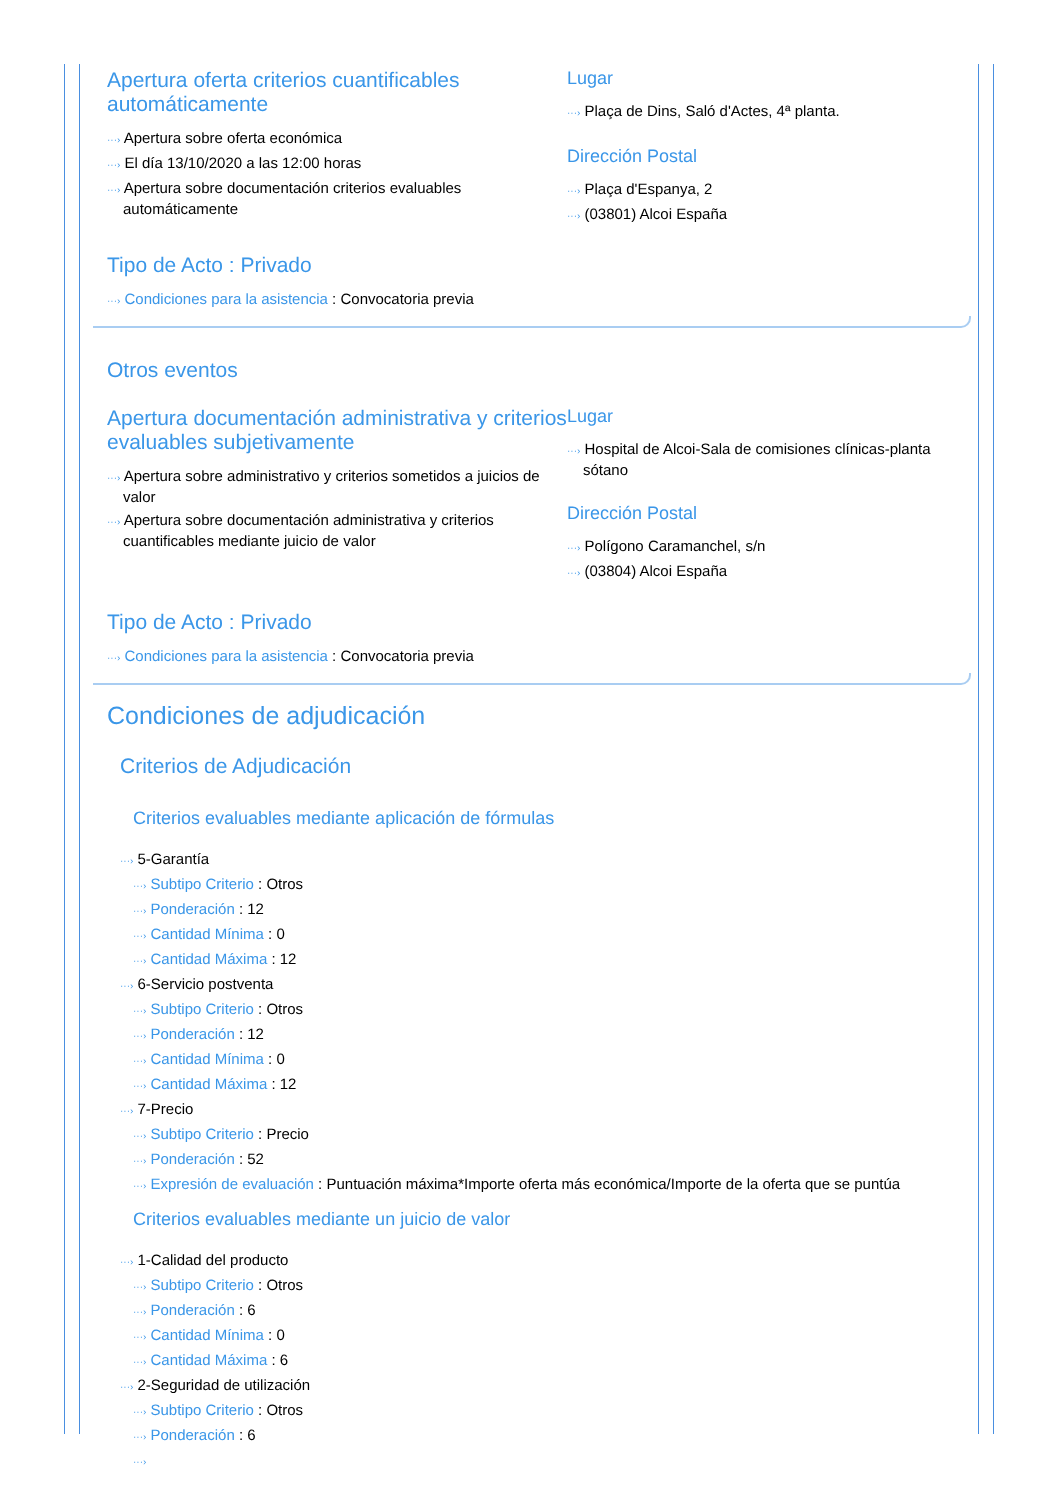Apertura oferta criterios cuantificables automáticamente
···› Apertura sobre oferta económica
···› El día 13/10/2020 a las 12:00 horas
···› Apertura sobre documentación criterios evaluables automáticamente
Lugar
···› Plaça de Dins, Saló d'Actes, 4ª planta.
Dirección Postal
···› Plaça d'Espanya, 2
···› (03801) Alcoi España
Tipo de Acto : Privado
···› Condiciones para la asistencia : Convocatoria previa
Otros eventos
Apertura documentación administrativa y criterios evaluables subjetivamente
···› Apertura sobre administrativo y criterios sometidos a juicios de valor
···› Apertura sobre documentación administrativa y criterios cuantificables mediante juicio de valor
Lugar
···› Hospital de Alcoi-Sala de comisiones clínicas-planta sótano
Dirección Postal
···› Polígono Caramanchel, s/n
···› (03804) Alcoi España
Tipo de Acto : Privado
···› Condiciones para la asistencia : Convocatoria previa
Condiciones de adjudicación
Criterios de Adjudicación
Criterios evaluables mediante aplicación de fórmulas
···› 5-Garantía
···› Subtipo Criterio : Otros
···› Ponderación : 12
···› Cantidad Mínima : 0
···› Cantidad Máxima : 12
···› 6-Servicio postventa
···› Subtipo Criterio : Otros
···› Ponderación : 12
···› Cantidad Mínima : 0
···› Cantidad Máxima : 12
···› 7-Precio
···› Subtipo Criterio : Precio
···› Ponderación : 52
···› Expresión de evaluación : Puntuación máxima*Importe oferta más económica/Importe de la oferta que se puntúa
Criterios evaluables mediante un juicio de valor
···› 1-Calidad del producto
···› Subtipo Criterio : Otros
···› Ponderación : 6
···› Cantidad Mínima : 0
···› Cantidad Máxima : 6
···› 2-Seguridad de utilización
···› Subtipo Criterio : Otros
···› Ponderación : 6
···›